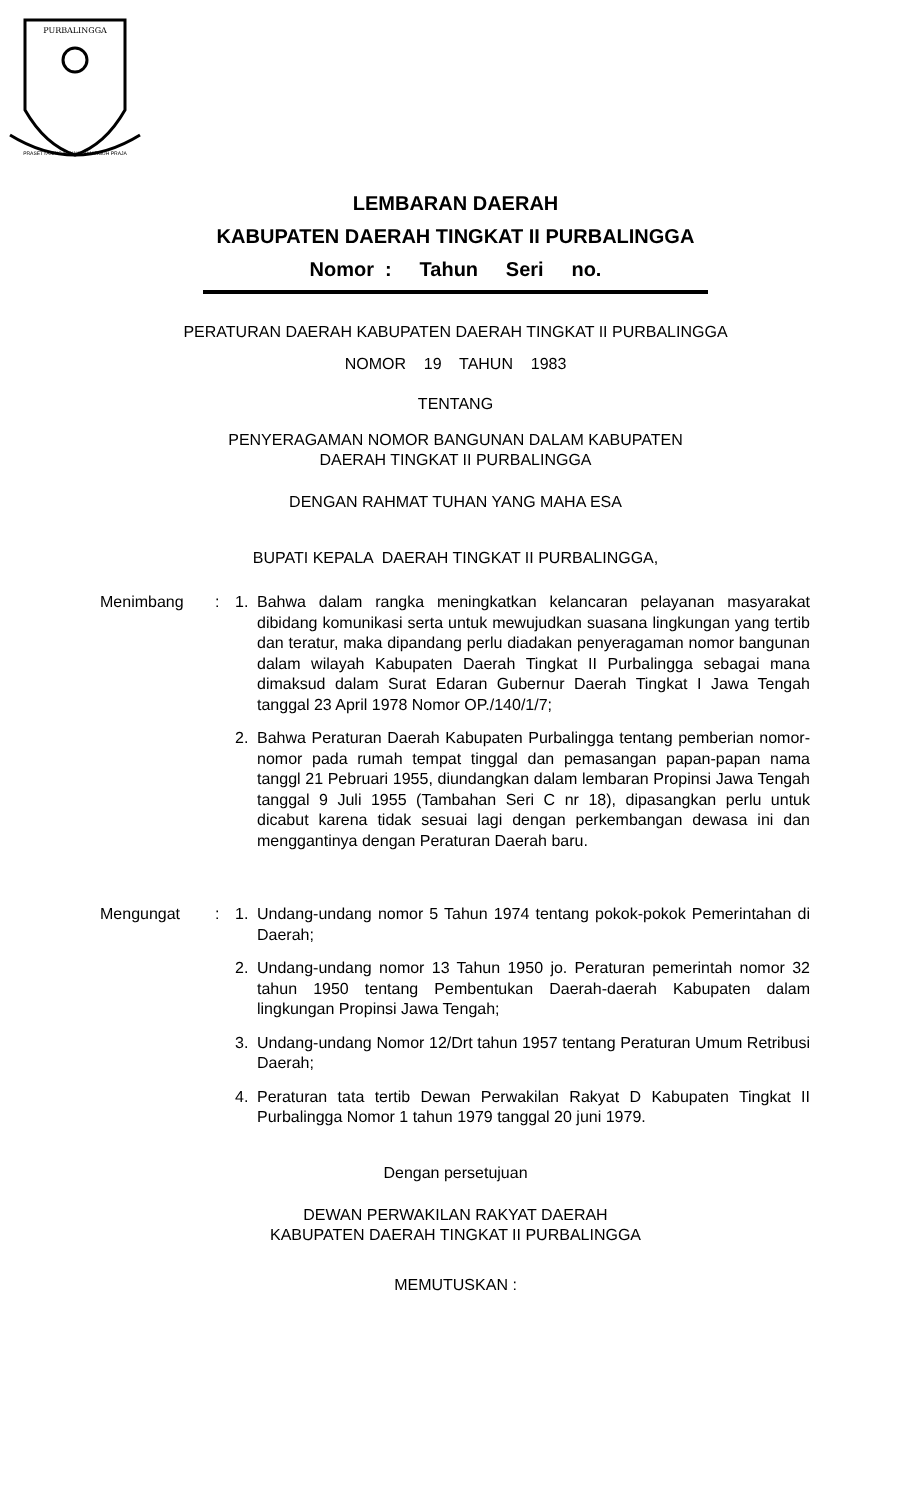PURBALINGGA
PRASETYANING NAYAKA AMARGUH PRAJA
LEMBARAN DAERAH
KABUPATEN DAERAH TINGKAT II PURBALINGGA
Nomor : Tahun Seri no.
PERATURAN DAERAH KABUPATEN DAERAH TINGKAT II PURBALINGGA
NOMOR 19 TAHUN 1983
TENTANG
PENYERAGAMAN NOMOR BANGUNAN DALAM KABUPATEN
DAERAH TINGKAT II PURBALINGGA
DENGAN RAHMAT TUHAN YANG MAHA ESA
BUPATI KEPALA DAERAH TINGKAT II PURBALINGGA,
Menimbang : 1. Bahwa dalam rangka meningkatkan kelancaran pelayanan masyarakat dibidang komunikasi serta untuk mewujudkan suasana lingkungan yang tertib dan teratur, maka dipandang perlu diadakan penyeragaman nomor bangunan dalam wilayah Kabupaten Daerah Tingkat II Purbalingga sebagai mana dimaksud dalam Surat Edaran Gubernur Daerah Tingkat I Jawa Tengah tanggal 23 April 1978 Nomor OP./140/1/7;
2. Bahwa Peraturan Daerah Kabupaten Purbalingga tentang pemberian nomor-nomor pada rumah tempat tinggal dan pemasangan papan-papan nama tanggl 21 Pebruari 1955, diundangkan dalam lembaran Propinsi Jawa Tengah tanggal 9 Juli 1955 (Tambahan Seri C nr 18), dipasangkan perlu untuk dicabut karena tidak sesuai lagi dengan perkembangan dewasa ini dan menggantinya dengan Peraturan Daerah baru.
Mengungat : 1. Undang-undang nomor 5 Tahun 1974 tentang pokok-pokok Pemerintahan di Daerah;
2. Undang-undang nomor 13 Tahun 1950 jo. Peraturan pemerintah nomor 32 tahun 1950 tentang Pembentukan Daerah-daerah Kabupaten dalam lingkungan Propinsi Jawa Tengah;
3. Undang-undang Nomor 12/Drt tahun 1957 tentang Peraturan Umum Retribusi Daerah;
4. Peraturan tata tertib Dewan Perwakilan Rakyat D Kabupaten Tingkat II Purbalingga Nomor 1 tahun 1979 tanggal 20 juni 1979.
Dengan persetujuan
DEWAN PERWAKILAN RAKYAT DAERAH
KABUPATEN DAERAH TINGKAT II PURBALINGGA
MEMUTUSKAN :